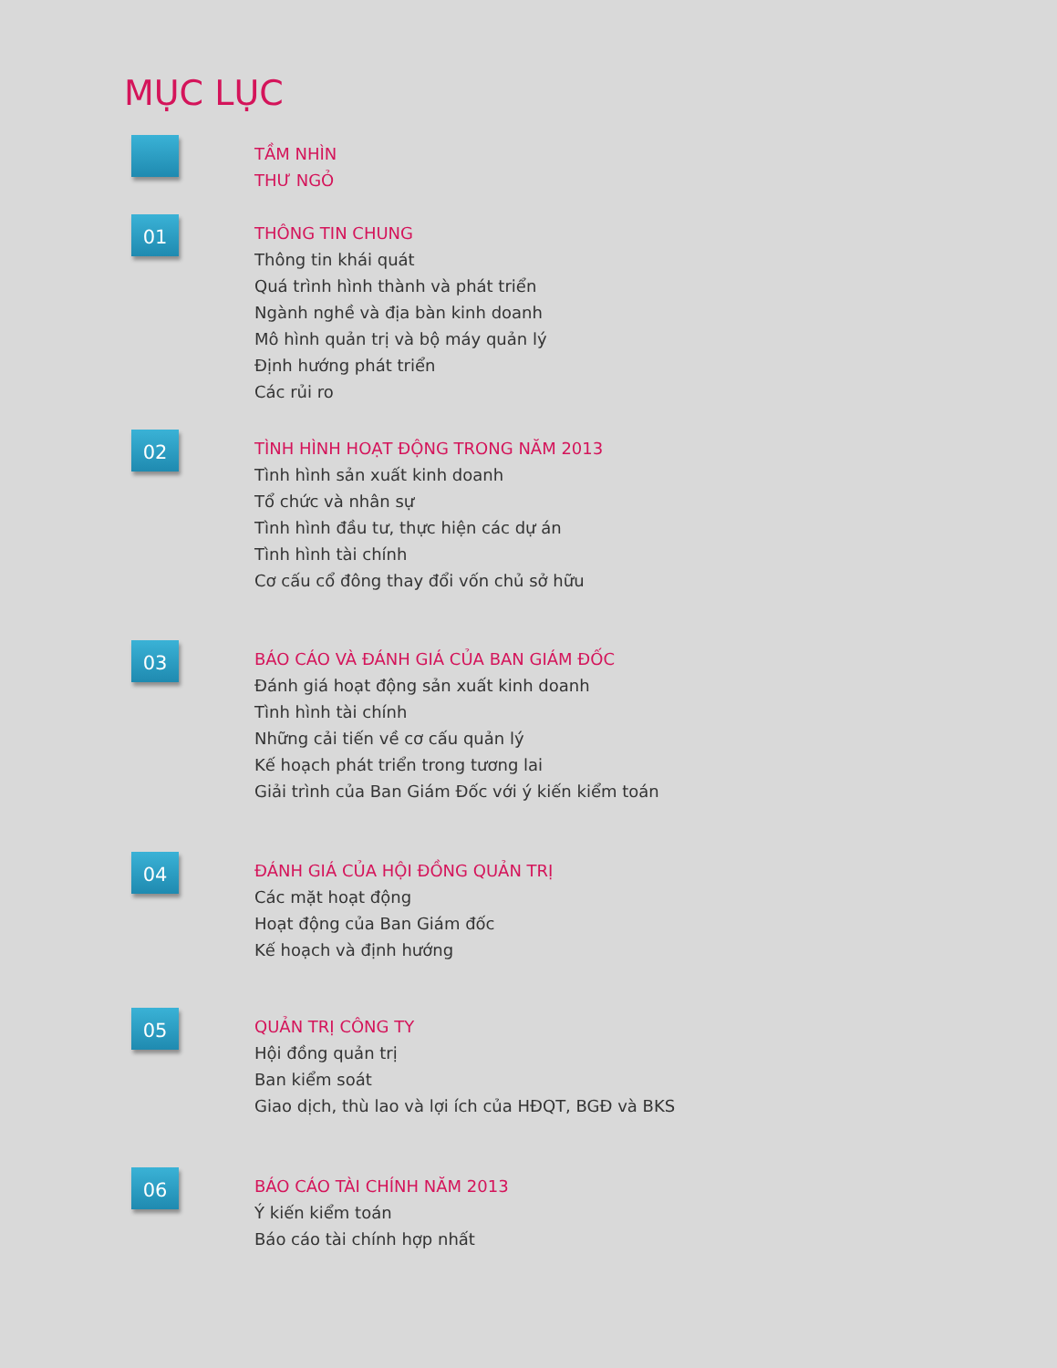MỤC LỤC
TẦM NHÌN
THƯ NGỎ
01
THÔNG TIN CHUNG
Thông tin khái quát
Quá trình hình thành và phát triển
Ngành nghề và địa bàn kinh doanh
Mô hình quản trị và bộ máy quản lý
Định hướng phát triển
Các rủi ro
02
TÌNH HÌNH HOẠT ĐỘNG TRONG NĂM 2013
Tình hình sản xuất kinh doanh
Tổ chức và nhân sự
Tình hình đầu tư, thực hiện các dự án
Tình hình tài chính
Cơ cấu cổ đông thay đổi vốn chủ sở hữu
03
BÁO CÁO VÀ ĐÁNH GIÁ CỦA BAN GIÁM ĐỐC
Đánh giá hoạt động sản xuất kinh doanh
Tình hình tài chính
Những cải tiến về cơ cấu quản lý
Kế hoạch phát triển trong tương lai
Giải trình của Ban Giám Đốc với ý kiến kiểm toán
04
ĐÁNH GIÁ CỦA HỘI ĐỒNG QUẢN TRỊ
Các mặt hoạt động
Hoạt động của Ban Giám đốc
Kế hoạch và định hướng
05
QUẢN TRỊ CÔNG TY
Hội đồng quản trị
Ban kiểm soát
Giao dịch, thù lao và lợi ích của HĐQT, BGĐ và BKS
06
BÁO CÁO TÀI CHÍNH NĂM 2013
Ý kiến kiểm toán
Báo cáo tài chính hợp nhất